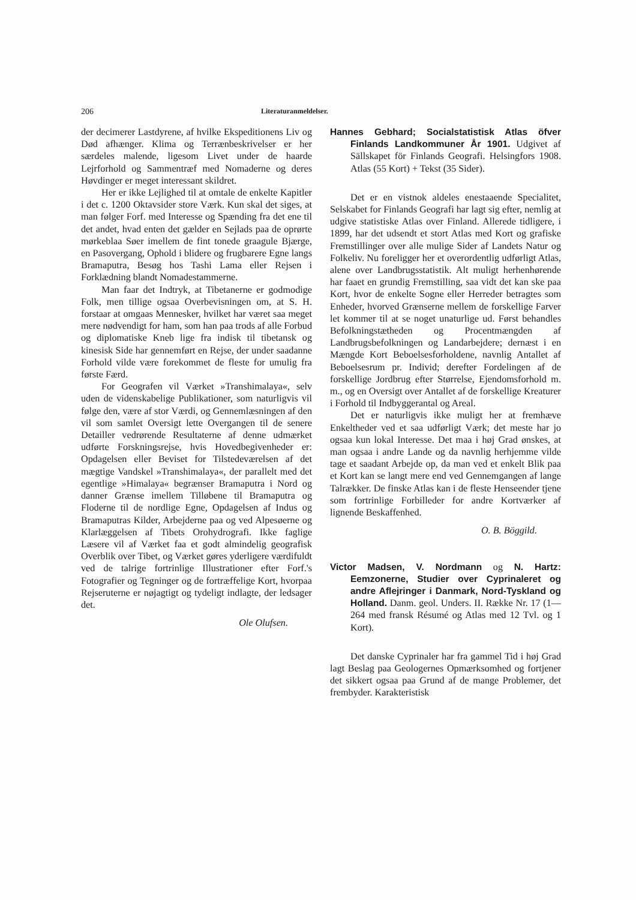206 Literaturanmeldelser.
der decimerer Lastdyrene, af hvilke Ekspeditionens Liv og Død afhænger. Klima og Terrænbeskrivelser er her særdeles malende, ligesom Livet under de haarde Lejrforhold og Sammentræf med Nomaderne og deres Høvdinger er meget interessant skildret.
Her er ikke Lejlighed til at omtale de enkelte Kapitler i det c. 1200 Oktavsider store Værk. Kun skal det siges, at man følger Forf. med Interesse og Spænding fra det ene til det andet, hvad enten det gælder en Sejlads paa de oprørte mørkeblaa Søer imellem de fint tonede graagule Bjærge, en Pasovergang, Ophold i blidere og frugbarere Egne langs Bramaputra, Besøg hos Tashi Lama eller Rejsen i Forklædning blandt Nomadestammerne.
Man faar det Indtryk, at Tibetanerne er godmodige Folk, men tillige ogsaa Overbevisningen om, at S. H. forstaar at omgaas Mennesker, hvilket har været saa meget mere nødvendigt for ham, som han paa trods af alle Forbud og diplomatiske Kneb lige fra indisk til tibetansk og kinesisk Side har gennemført en Rejse, der under saadanne Forhold vilde være forekommet de fleste for umulig fra første Færd.
For Geografen vil Værket »Transhimalaya«, selv uden de videnskabelige Publikationer, som naturligvis vil følge den, være af stor Værdi, og Gennemlæsningen af den vil som samlet Oversigt lette Overgangen til de senere Detailler vedrørende Resultaterne af denne udmærket udførte Forskningsrejse, hvis Hovedbegivenheder er: Opdagelsen eller Beviset for Tilstedeværelsen af det mægtige Vandskel »Transhimalaya«, der parallelt med det egentlige »Himalaya« begrænser Bramaputra i Nord og danner Grænse imellem Tilløbene til Bramaputra og Floderne til de nordlige Egne, Opdagelsen af Indus og Bramaputras Kilder, Arbejderne paa og ved Alpesøerne og Klarlæggelsen af Tibets Orohydrografi. Ikke faglige Læsere vil af Værket faa et godt almindelig geografisk Overblik over Tibet, og Værket gøres yderligere værdifuldt ved de talrige fortrinlige Illustrationer efter Forf.'s Fotografier og Tegninger og de fortræffelige Kort, hvorpaa Rejseruterne er nøjagtigt og tydeligt indlagte, der ledsager det.
Ole Olufsen.
Hannes Gebhard; Socialstatistisk Atlas öfver Finlands Landkommuner År 1901. Udgivet af Sällskapet för Finlands Geografi. Helsingfors 1908. Atlas (55 Kort) + Tekst (35 Sider).
Det er en vistnok aldeles enestaaende Specialitet, Selskabet for Finlands Geografi har lagt sig efter, nemlig at udgive statistiske Atlas over Finland. Allerede tidligere, i 1899, har det udsendt et stort Atlas med Kort og grafiske Fremstillinger over alle mulige Sider af Landets Natur og Folkeliv. Nu foreligger her et overordentlig udførligt Atlas, alene over Landbrugsstatistik. Alt muligt herhenhørende har faaet en grundig Fremstilling, saa vidt det kan ske paa Kort, hvor de enkelte Sogne eller Herreder betragtes som Enheder, hvorved Grænserne mellem de forskellige Farver let kommer til at se noget unaturlige ud. Først behandles Befolkningstætheden og Procentmængden af Landbrugsbefolkningen og Landarbejdere; dernæst i en Mængde Kort Beboelsesforholdene, navnlig Antallet af Beboelsesrum pr. Individ; derefter Fordelingen af de forskellige Jordbrug efter Størrelse, Ejendomsforhold m. m., og en Oversigt over Antallet af de forskellige Kreaturer i Forhold til Indbyggerantal og Areal.
Det er naturligvis ikke muligt her at fremhæve Enkeltheder ved et saa udførligt Værk; det meste har jo ogsaa kun lokal Interesse. Det maa i høj Grad ønskes, at man ogsaa i andre Lande og da navnlig herhjemme vilde tage et saadant Arbejde op, da man ved et enkelt Blik paa et Kort kan se langt mere end ved Gennemgangen af lange Talrækker. De finske Atlas kan i de fleste Henseender tjene som fortrinlige Forbilleder for andre Kortværker af lignende Beskaffenhed.
O. B. Böggild.
Victor Madsen, V. Nordmann og N. Hartz: Eemzonerne, Studier over Cyprinaleret og andre Aflejringer i Danmark, Nord-Tyskland og Holland. Danm. geol. Unders. II. Række Nr. 17 (1—264 med fransk Résumé og Atlas med 12 Tvl. og 1 Kort).
Det danske Cyprinaler har fra gammel Tid i høj Grad lagt Beslag paa Geologernes Opmærksomhed og fortjener det sikkert ogsaa paa Grund af de mange Problemer, det frembyder. Karakteristisk